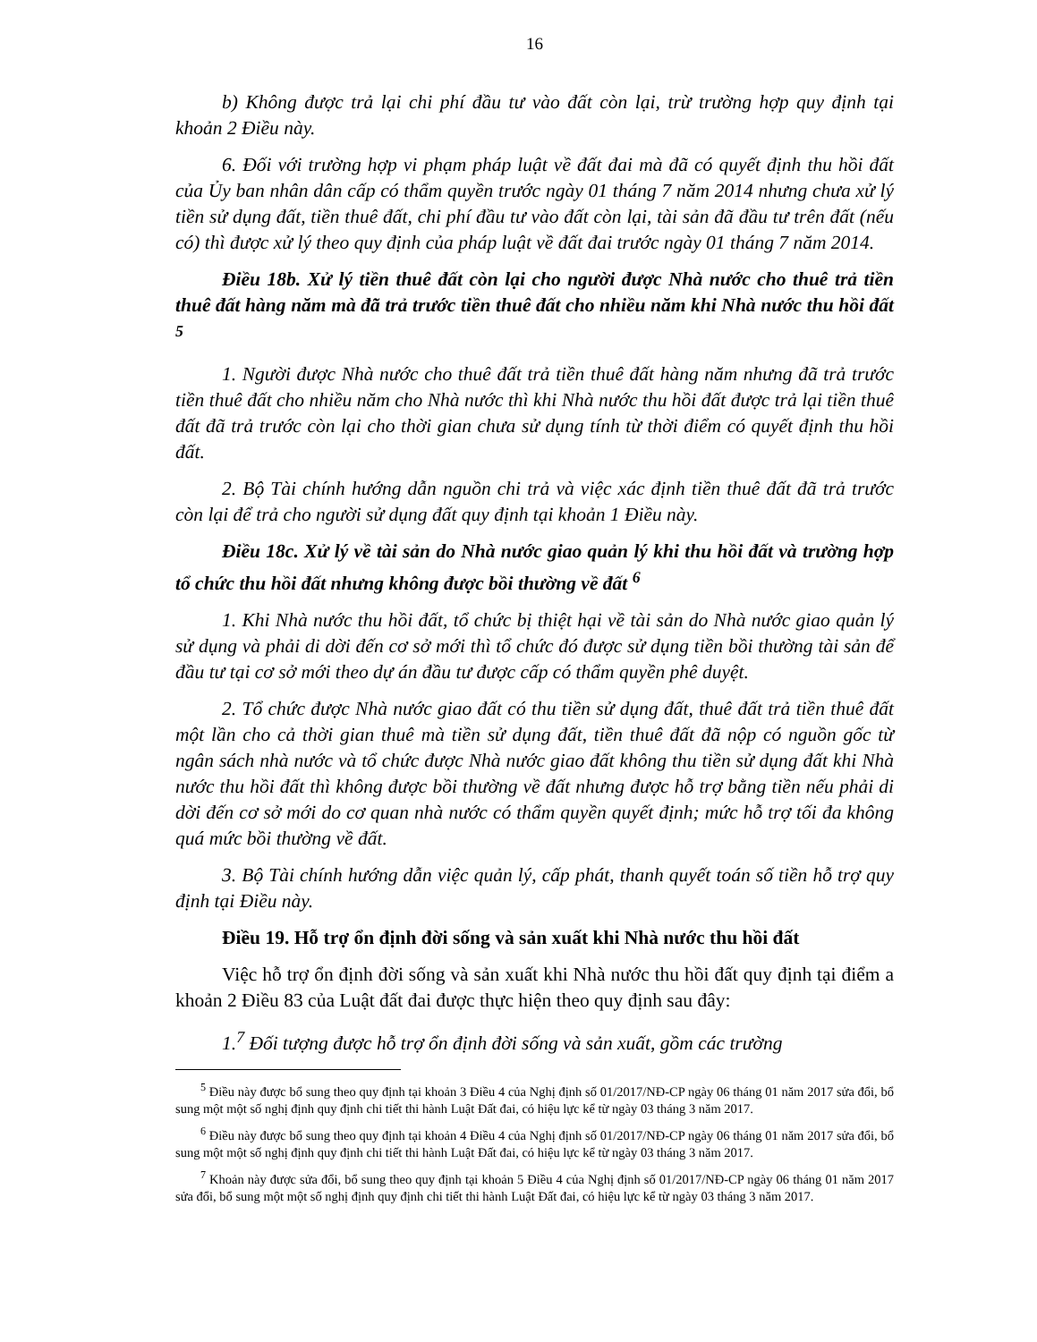16
b) Không được trả lại chi phí đầu tư vào đất còn lại, trừ trường hợp quy định tại khoản 2 Điều này.
6. Đối với trường hợp vi phạm pháp luật về đất đai mà đã có quyết định thu hồi đất của Ủy ban nhân dân cấp có thẩm quyền trước ngày 01 tháng 7 năm 2014 nhưng chưa xử lý tiền sử dụng đất, tiền thuê đất, chi phí đầu tư vào đất còn lại, tài sản đã đầu tư trên đất (nếu có) thì được xử lý theo quy định của pháp luật về đất đai trước ngày 01 tháng 7 năm 2014.
Điều 18b. Xử lý tiền thuê đất còn lại cho người được Nhà nước cho thuê trả tiền thuê đất hàng năm mà đã trả trước tiền thuê đất cho nhiều năm khi Nhà nước thu hồi đất <sup>5</sup>
1. Người được Nhà nước cho thuê đất trả tiền thuê đất hàng năm nhưng đã trả trước tiền thuê đất cho nhiều năm cho Nhà nước thì khi Nhà nước thu hồi đất được trả lại tiền thuê đất đã trả trước còn lại cho thời gian chưa sử dụng tính từ thời điểm có quyết định thu hồi đất.
2. Bộ Tài chính hướng dẫn nguồn chi trả và việc xác định tiền thuê đất đã trả trước còn lại để trả cho người sử dụng đất quy định tại khoản 1 Điều này.
Điều 18c. Xử lý về tài sản do Nhà nước giao quản lý khi thu hồi đất và trường hợp tổ chức thu hồi đất nhưng không được bồi thường về đất <sup>6</sup>
1. Khi Nhà nước thu hồi đất, tổ chức bị thiệt hại về tài sản do Nhà nước giao quản lý sử dụng và phải di dời đến cơ sở mới thì tổ chức đó được sử dụng tiền bồi thường tài sản để đầu tư tại cơ sở mới theo dự án đầu tư được cấp có thẩm quyền phê duyệt.
2. Tổ chức được Nhà nước giao đất có thu tiền sử dụng đất, thuê đất trả tiền thuê đất một lần cho cả thời gian thuê mà tiền sử dụng đất, tiền thuê đất đã nộp có nguồn gốc từ ngân sách nhà nước và tổ chức được Nhà nước giao đất không thu tiền sử dụng đất khi Nhà nước thu hồi đất thì không được bồi thường về đất nhưng được hỗ trợ bằng tiền nếu phải di dời đến cơ sở mới do cơ quan nhà nước có thẩm quyền quyết định; mức hỗ trợ tối đa không quá mức bồi thường về đất.
3. Bộ Tài chính hướng dẫn việc quản lý, cấp phát, thanh quyết toán số tiền hỗ trợ quy định tại Điều này.
Điều 19. Hỗ trợ ổn định đời sống và sản xuất khi Nhà nước thu hồi đất
Việc hỗ trợ ổn định đời sống và sản xuất khi Nhà nước thu hồi đất quy định tại điểm a khoản 2 Điều 83 của Luật đất đai được thực hiện theo quy định sau đây:
1.<sup>7</sup> Đối tượng được hỗ trợ ổn định đời sống và sản xuất, gồm các trường
<sup>5</sup> Điều này được bổ sung theo quy định tại khoản 3 Điều 4 của Nghị định số 01/2017/NĐ-CP ngày 06 tháng 01 năm 2017 sửa đổi, bổ sung một một số nghị định quy định chi tiết thi hành Luật Đất đai, có hiệu lực kể từ ngày 03 tháng 3 năm 2017.
<sup>6</sup> Điều này được bổ sung theo quy định tại khoản 4 Điều 4 của Nghị định số 01/2017/NĐ-CP ngày 06 tháng 01 năm 2017 sửa đổi, bổ sung một một số nghị định quy định chi tiết thi hành Luật Đất đai, có hiệu lực kể từ ngày 03 tháng 3 năm 2017.
<sup>7</sup> Khoản này được sửa đổi, bổ sung theo quy định tại khoản 5 Điều 4 của Nghị định số 01/2017/NĐ-CP ngày 06 tháng 01 năm 2017 sửa đổi, bổ sung một một số nghị định quy định chi tiết thi hành Luật Đất đai, có hiệu lực kể từ ngày 03 tháng 3 năm 2017.